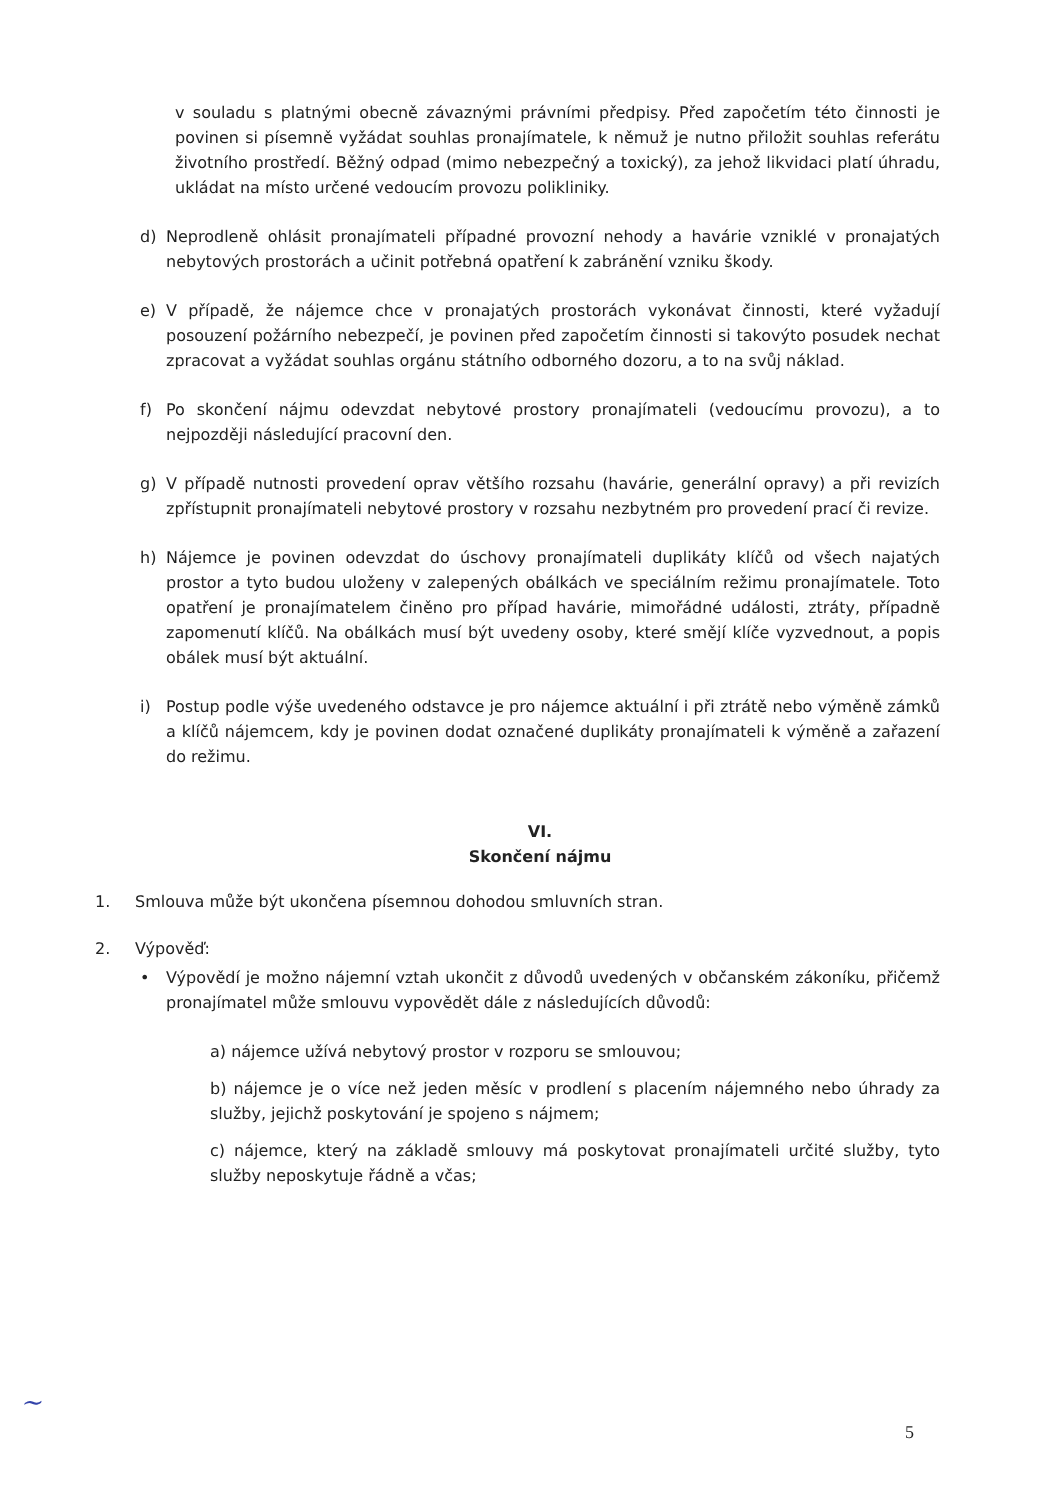v souladu s platnými obecně závaznými právními předpisy. Před započetím této činnosti je povinen si písemně vyžádat souhlas pronajímatele, k němuž je nutno přiložit souhlas referátu životního prostředí. Běžný odpad (mimo nebezpečný a toxický), za jehož likvidaci platí úhradu, ukládat na místo určené vedoucím provozu polikliniky.
d) Neprodleně ohlásit pronajímateli případné provozní nehody a havárie vzniklé v pronajatých nebytových prostorách a učinit potřebná opatření k zabránění vzniku škody.
e) V případě, že nájemce chce v pronajatých prostorách vykonávat činnosti, které vyžadují posouzení požárního nebezpečí, je povinen před započetím činnosti si takovýto posudek nechat zpracovat a vyžádat souhlas orgánu státního odborného dozoru, a to na svůj náklad.
f) Po skončení nájmu odevzdat nebytové prostory pronajímateli (vedoucímu provozu), a to nejpozději následující pracovní den.
g) V případě nutnosti provedení oprav většího rozsahu (havárie, generální opravy) a při revizích zpřístupnit pronajímateli nebytové prostory v rozsahu nezbytném pro provedení prací či revize.
h) Nájemce je povinen odevzdat do úschovy pronajímateli duplikáty klíčů od všech najatých prostor a tyto budou uloženy v zalepených obálkách ve speciálním režimu pronajímatele. Toto opatření je pronajímatelem činěno pro případ havárie, mimořádné události, ztráty, případně zapomenutí klíčů. Na obálkách musí být uvedeny osoby, které smějí klíče vyzvednout, a popis obálek musí být aktuální.
i) Postup podle výše uvedeného odstavce je pro nájemce aktuální i při ztrátě nebo výměně zámků a klíčů nájemcem, kdy je povinen dodat označené duplikáty pronajímateli k výměně a zařazení do režimu.
VI.
Skončení nájmu
1. Smlouva může být ukončena písemnou dohodou smluvních stran.
2. Výpověď:
• Výpovědí je možno nájemní vztah ukončit z důvodů uvedených v občanském zákoníku, přičemž pronajímatel může smlouvu vypovědět dále z následujících důvodů:
a) nájemce užívá nebytový prostor v rozporu se smlouvou;
b) nájemce je o více než jeden měsíc v prodlení s placením nájemného nebo úhrady za služby, jejichž poskytování je spojeno s nájmem;
c) nájemce, který na základě smlouvy má poskytovat pronajímateli určité služby, tyto služby neposkytuje řádně a včas;
~
5